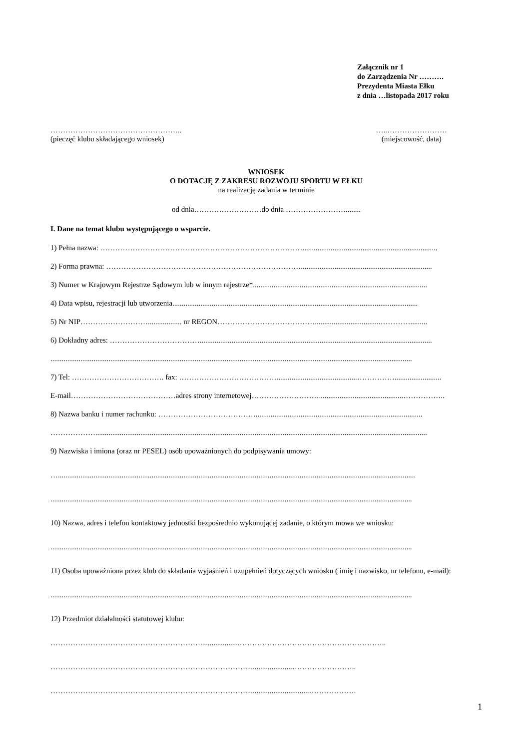Załącznik nr 1
do Zarządzenia Nr ……….
Prezydenta Miasta Ełku
z dnia …listopada 2017 roku
……………………………………………..
(pieczęć klubu składającego wniosek)
…..……………………
(miejscowość, data)
WNIOSEK
O DOTACJĘ Z ZAKRESU ROZWOJU SPORTU W EŁKU
na realizację zadania w terminie
od dnia………………………do dnia ……………………........
I. Dane na temat klubu występującego o wsparcie.
1) Pełna nazwa: ………………………………………………………………………........................................................................
2) Forma prawna: ……………………………………………………………………......................................................................
3) Numer w Krajowym Rejestrze Sądowym lub w innym rejestrze*.............................................................................................
4) Data wpisu, rejestracji lub utworzenia...................................................................................................................................
5) Nr NIP……………………….................. nr REGON…………………………………...................................………….........
6) Dokładny adres: ………………………………............................................................................................................................
.................................................................................................................................................................................................
7) Tel: ………………………………. fax: …………………………………...........................................…………….........................
E-mail……………………………………adres strony internetowej……………………….............................................……………..
8) Nazwa banku i numer rachunku: ………………………………….........................................................................................
……………….................................................................................................................................................................................
9) Nazwiska i imiona (oraz nr PESEL) osób upoważnionych do podpisywania umowy:
…...............................................................................................................................................................................................
.................................................................................................................................................................................................
10) Nazwa, adres i telefon kontaktowy jednostki bezpośrednio wykonującej zadanie, o którym mowa we wniosku:
.................................................................................................................................................................................................
11) Osoba upoważniona przez klub do składania wyjaśnień i uzupełnień dotyczących wniosku ( imię i nazwisko, nr telefonu, e-mail):
.................................................................................................................................................................................................
12) Przedmiot działalności statutowej klubu:
…………………………………………………….....................…………………………………………………..
…………………………………………………………………….........................……………………..
……………………………………………………………………..................................……………….
1